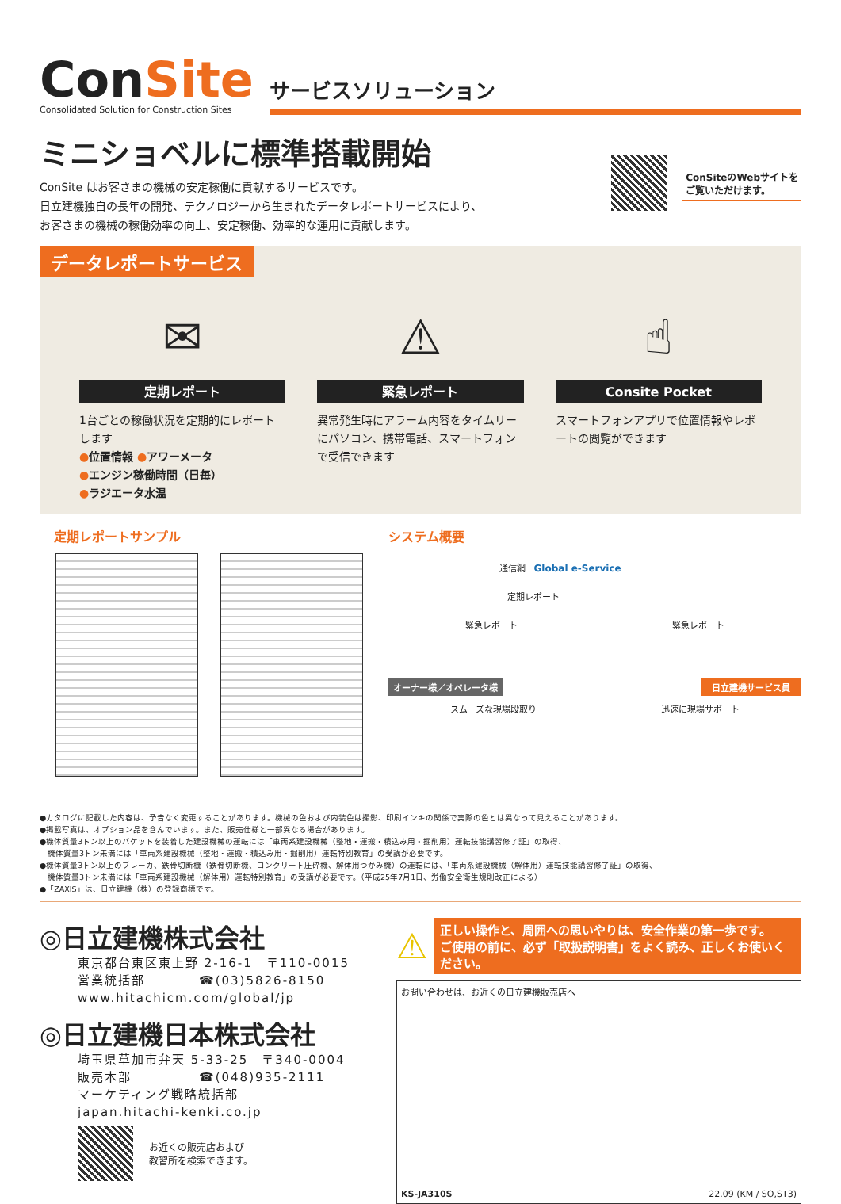ConSite
Consolidated Solution for Construction Sites
サービスソリューション
ミニショベルに標準搭載開始
ConSite はお客さまの機械の安定稼働に貢献するサービスです。
日立建機独自の長年の開発、テクノロジーから生まれたデータレポートサービスにより、
お客さまの機械の稼働効率の向上、安定稼働、効率的な運用に貢献します。
ConSiteのWebサイトを
ご覧いただけます。
データレポートサービス
✉
定期レポート
1台ごとの稼働状況を定期的にレポートします
●位置情報 ●アワーメータ
●エンジン稼働時間（日毎）
●ラジエータ水温
⚠
緊急レポート
異常発生時にアラーム内容をタイムリーにパソコン、携帯電話、スマートフォンで受信できます
☝
Consite Pocket
スマートフォンアプリで位置情報やレポートの閲覧ができます
定期レポートサンプル システム概要
通信網 Global e-Service
定期レポート
緊急レポート 緊急レポート
オーナー様／オペレータ様 日立建機サービス員
スムーズな現場段取り 迅速に現場サポート
●カタログに記載した内容は、予告なく変更することがあります。機械の色および内装色は撮影、印刷インキの関係で実際の色とは異なって見えることがあります。
●掲載写真は、オプション品を含んでいます。また、販売仕様と一部異なる場合があります。
●機体質量3トン以上のバケットを装着した建設機械の運転には「車両系建設機械（整地・運搬・積込み用・掘削用）運転技能講習修了証」の取得、
　機体質量3トン未満には「車両系建設機械（整地・運搬・積込み用・掘削用）運転特別教育」の受講が必要です。
●機体質量3トン以上のブレーカ、鉄骨切断機（鉄骨切断機、コンクリート圧砕機、解体用つかみ機）の運転には、「車両系建設機械（解体用）運転技能講習修了証」の取得、
　機体質量3トン未満には「車両系建設機械（解体用）運転特別教育」の受講が必要です。（平成25年7月1日、労働安全衛生規則改正による）
●「ZAXIS」は、日立建機（株）の登録商標です。
◎日立建機株式会社
東京都台東区東上野 2-16-1　〒110-0015
営業統括部　　　　☎(03)5826-8150
www.hitachicm.com/global/jp
◎日立建機日本株式会社
埼玉県草加市弁天 5-33-25　〒340-0004
販売本部　　　　　☎(048)935-2111
マーケティング戦略統括部
japan.hitachi-kenki.co.jp
お近くの販売店および
教習所を検索できます。
⚠
正しい操作と、周囲への思いやりは、安全作業の第一歩です。
ご使用の前に、必ず「取扱説明書」をよく読み、正しくお使いください。
お問い合わせは、お近くの日立建機販売店へ
KS-JA310S 22.09 (KM / SO,ST3)